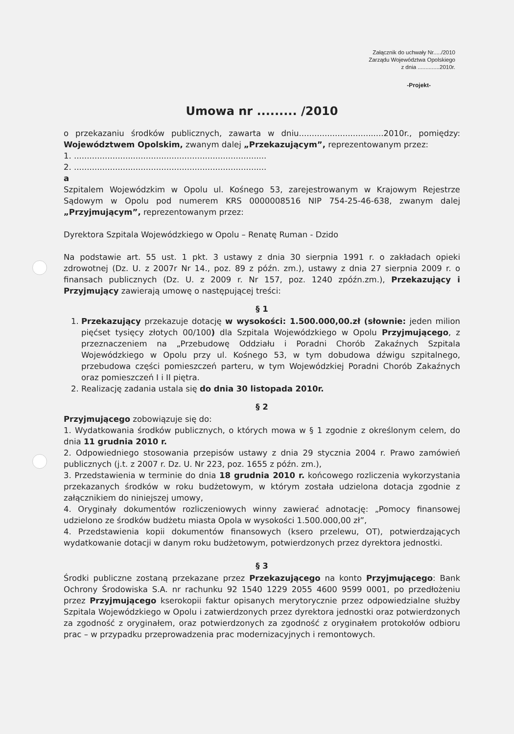Załącznik do uchwały Nr...../2010
Zarządu Województwa Opolskiego
z dnia ..............2010r.
-Projekt-
Umowa nr ......... /2010
o przekazaniu środków publicznych, zawarta w dniu.................................2010r., pomiędzy: Województwem Opolskim, zwanym dalej „Przekazującym”, reprezentowanym przez:
1. ...........................................................................
2. ...........................................................................
a
Szpitalem Wojewódzkim w Opolu ul. Kośnego 53, zarejestrowanym w Krajowym Rejestrze Sądowym w Opolu pod numerem KRS 0000008516 NIP 754-25-46-638, zwanym dalej „Przyjmującym”, reprezentowanym przez:
Dyrektora Szpitala Wojewódzkiego w Opolu – Renatę Ruman - Dzido
Na podstawie art. 55 ust. 1 pkt. 3 ustawy z dnia 30 sierpnia 1991 r. o zakładach opieki zdrowotnej (Dz. U. z 2007r Nr 14., poz. 89 z późn. zm.), ustawy z dnia 27 sierpnia 2009 r. o finansach publicznych (Dz. U. z 2009 r. Nr 157, poz. 1240 zpóźn.zm.), Przekazujący i Przyjmujący zawierają umowę o następującej treści:
§ 1
1. Przekazujący przekazuje dotację w wysokości: 1.500.000,00.zł (słownie: jeden milion pięćset tysięcy złotych 00/100) dla Szpitala Wojewódzkiego w Opolu Przyjmującego, z przeznaczeniem na „Przebudowę Oddziału i Poradni Chorób Zakaźnych Szpitala Wojewódzkiego w Opolu przy ul. Kośnego 53, w tym dobudowa dźwigu szpitalnego, przebudowa części pomieszczeń parteru, w tym Wojewódzkiej Poradni Chorób Zakaźnych oraz pomieszczeń I i II piętra.
2. Realizację zadania ustala się do dnia 30 listopada 2010r.
§ 2
Przyjmującego zobowiązuje się do:
1. Wydatkowania środków publicznych, o których mowa w § 1 zgodnie z określonym celem, do dnia 11 grudnia 2010 r.
2. Odpowiedniego stosowania przepisów ustawy z dnia 29 stycznia 2004 r. Prawo zamówień publicznych (j.t. z 2007 r. Dz. U. Nr 223, poz. 1655 z późn. zm.),
3. Przedstawienia w terminie do dnia 18 grudnia 2010 r. końcowego rozliczenia wykorzystania przekazanych środków w roku budżetowym, w którym została udzielona dotacja zgodnie z załącznikiem do niniejszej umowy,
4. Oryginały dokumentów rozliczeniowych winny zawierać adnotację: „Pomocy finansowej udzielono ze środków budżetu miasta Opola w wysokości 1.500.000,00 zł”,
4. Przedstawienia kopii dokumentów finansowych (ksero przelewu, OT), potwierdzających wydatkowanie dotacji w danym roku budżetowym, potwierdzonych przez dyrektora jednostki.
§ 3
Środki publiczne zostaną przekazane przez Przekazującego na konto Przyjmującego: Bank Ochrony Środowiska S.A. nr rachunku 92 1540 1229 2055 4600 9599 0001, po przedłożeniu przez Przyjmującego kserokopii faktur opisanych merytorycznie przez odpowiedzialne służby Szpitala Wojewódzkiego w Opolu i zatwierdzonych przez dyrektora jednostki oraz potwierdzonych za zgodność z oryginałem, oraz potwierdzonych za zgodność z oryginałem protokołów odbioru prac – w przypadku przeprowadzenia prac modernizacyjnych i remontowych.